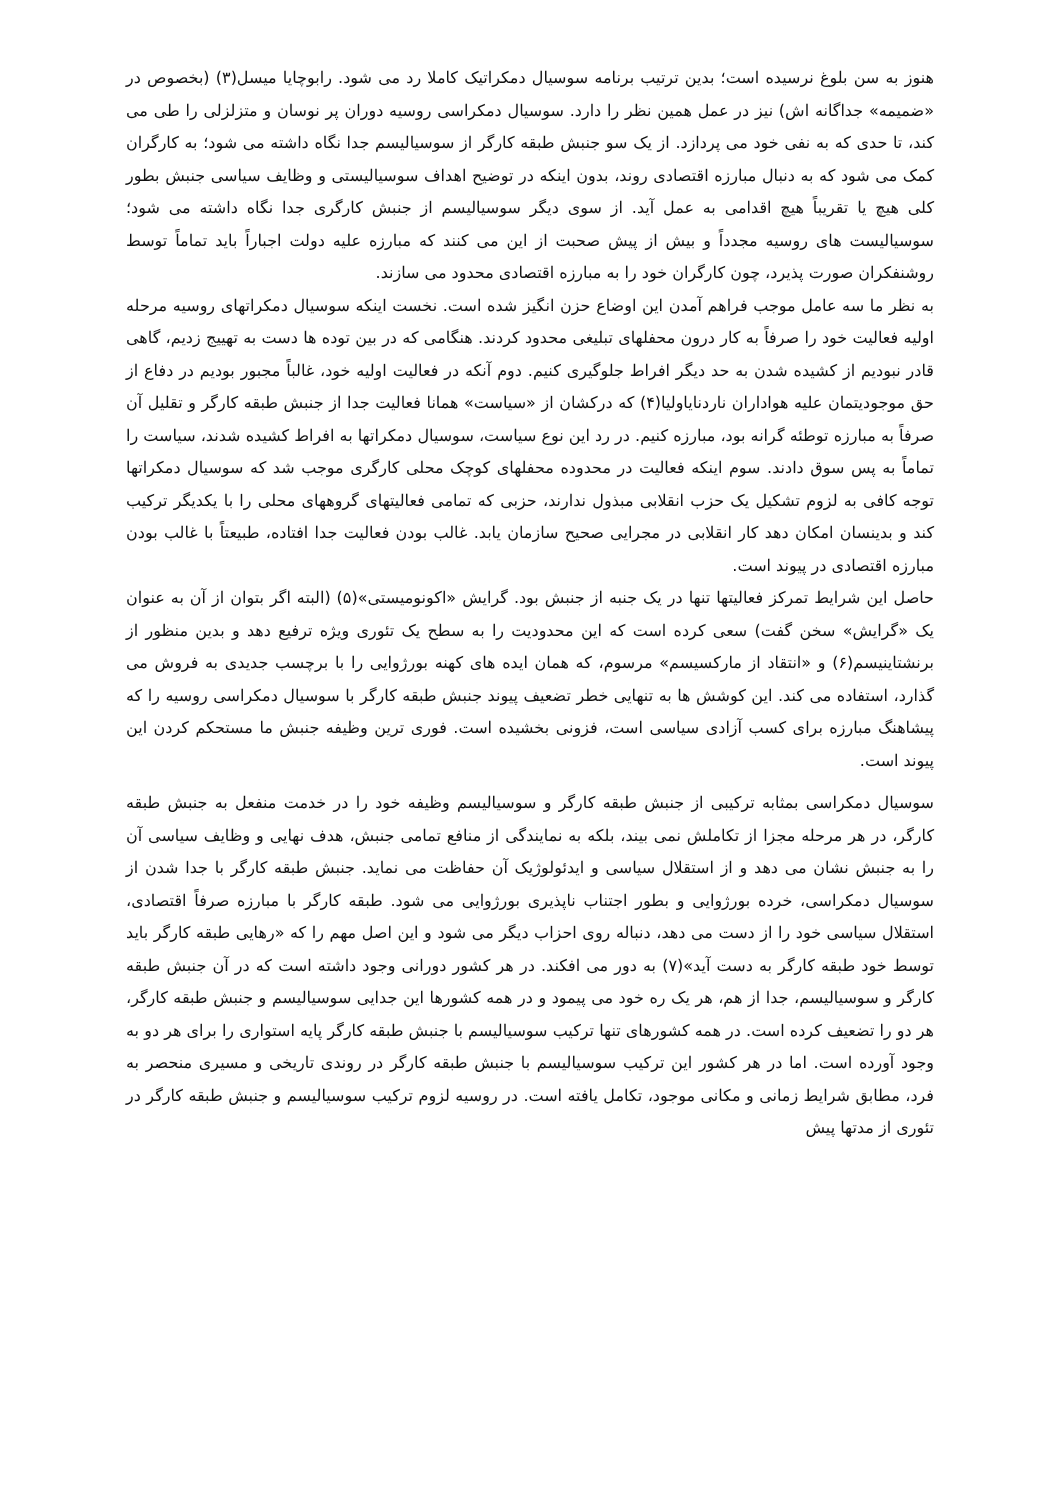هنوز به سن بلوغ نرسیده است؛ بدین ترتیب برنامه سوسیال دمکراتیک کاملا رد می شود. رابوچایا میسل(۳) (بخصوص در «ضمیمه» جداگانه اش) نیز در عمل همین نظر را دارد. سوسیال دمکراسی روسیه دوران پر نوسان و متزلزلی را طی می کند، تا حدی که به نفی خود می پردازد. از یک سو جنبش طبقه کارگر از سوسیالیسم جدا نگاه داشته می شود؛ به کارگران کمک می شود که به دنبال مبارزه اقتصادی روند، بدون اینکه در توضیح اهداف سوسیالیستی و وظایف سیاسی جنبش بطور کلی هیچ یا تقریباً هیچ اقدامی به عمل آید. از سوی دیگر سوسیالیسم از جنبش کارگری جدا نگاه داشته می شود؛ سوسیالیست های روسیه مجدداً و بیش از پیش صحبت از این می کنند که مبارزه علیه دولت اجباراً باید تماماً توسط روشنفکران صورت پذیرد، چون کارگران خود را به مبارزه اقتصادی محدود می سازند.
به نظر ما سه عامل موجب فراهم آمدن این اوضاع حزن انگیز شده است. نخست اینکه سوسیال دمکراتهای روسیه مرحله اولیه فعالیت خود را صرفاً به کار درون محفلهای تبلیغی محدود کردند. هنگامی که در بین توده ها دست به تهییج زدیم، گاهی قادر نبودیم از کشیده شدن به حد دیگر افراط جلوگیری کنیم. دوم آنکه در فعالیت اولیه خود، غالباً مجبور بودیم در دفاع از حق موجودیتمان علیه هواداران ناردنایاولیا(۴) که درکشان از «سیاست» همانا فعالیت جدا از جنبش طبقه کارگر و تقلیل آن صرفاً به مبارزه توطئه گرانه بود، مبارزه کنیم. در رد این نوع سیاست، سوسیال دمکراتها به افراط کشیده شدند، سیاست را تماماً به پس سوق دادند. سوم اینکه فعالیت در محدوده محفلهای کوچک محلی کارگری موجب شد که سوسیال دمکراتها توجه کافی به لزوم تشکیل یک حزب انقلابی مبذول ندارند، حزبی که تمامی فعالیتهای گروههای محلی را با یکدیگر ترکیب کند و بدینسان امکان دهد کار انقلابی در مجرایی صحیح سازمان یابد. غالب بودن فعالیت جدا افتاده، طبیعتاً با غالب بودن مبارزه اقتصادی در پیوند است.
حاصل این شرایط تمرکز فعالیتها تنها در یک جنبه از جنبش بود. گرایش «اکونومیستی»(۵) (البته اگر بتوان از آن به عنوان یک «گرایش» سخن گفت) سعی کرده است که این محدودیت را به سطح یک تئوری ویژه ترفیع دهد و بدین منظور از برنشتاینیسم(۶) و «انتقاد از مارکسیسم» مرسوم، که همان ایده های کهنه بورژوایی را با برچسب جدیدی به فروش می گذارد، استفاده می کند. این کوشش ها به تنهایی خطر تضعیف پیوند جنبش طبقه کارگر با سوسیال دمکراسی روسیه را که پیشاهنگ مبارزه برای کسب آزادی سیاسی است، فزونی بخشیده است. فوری ترین وظیفه جنبش ما مستحکم کردن این پیوند است.
سوسیال دمکراسی بمثابه ترکیبی از جنبش طبقه کارگر و سوسیالیسم وظیفه خود را در خدمت منفعل به جنبش طبقه کارگر، در هر مرحله مجزا از تکاملش نمی بیند، بلکه به نمایندگی از منافع تمامی جنبش، هدف نهایی و وظایف سیاسی آن را به جنبش نشان می دهد و از استقلال سیاسی و ایدئولوژیک آن حفاظت می نماید. جنبش طبقه کارگر با جدا شدن از سوسیال دمکراسی، خرده بورژوایی و بطور اجتناب ناپذیری بورژوایی می شود. طبقه کارگر با مبارزه صرفاً اقتصادی، استقلال سیاسی خود را از دست می دهد، دنباله روی احزاب دیگر می شود و این اصل مهم را که «رهایی طبقه کارگر باید توسط خود طبقه کارگر به دست آید»(۷) به دور می افکند. در هر کشور دورانی وجود داشته است که در آن جنبش طبقه کارگر و سوسیالیسم، جدا از هم، هر یک ره خود می پیمود و در همه کشورها این جدایی سوسیالیسم و جنبش طبقه کارگر، هر دو را تضعیف کرده است. در همه کشورهای تنها ترکیب سوسیالیسم با جنبش طبقه کارگر پایه استواری را برای هر دو به وجود آورده است. اما در هر کشور این ترکیب سوسیالیسم با جنبش طبقه کارگر در روندی تاریخی و مسیری منحصر به فرد، مطابق شرایط زمانی و مکانی موجود، تکامل یافته است. در روسیه لزوم ترکیب سوسیالیسم و جنبش طبقه کارگر در تئوری از مدتها پیش